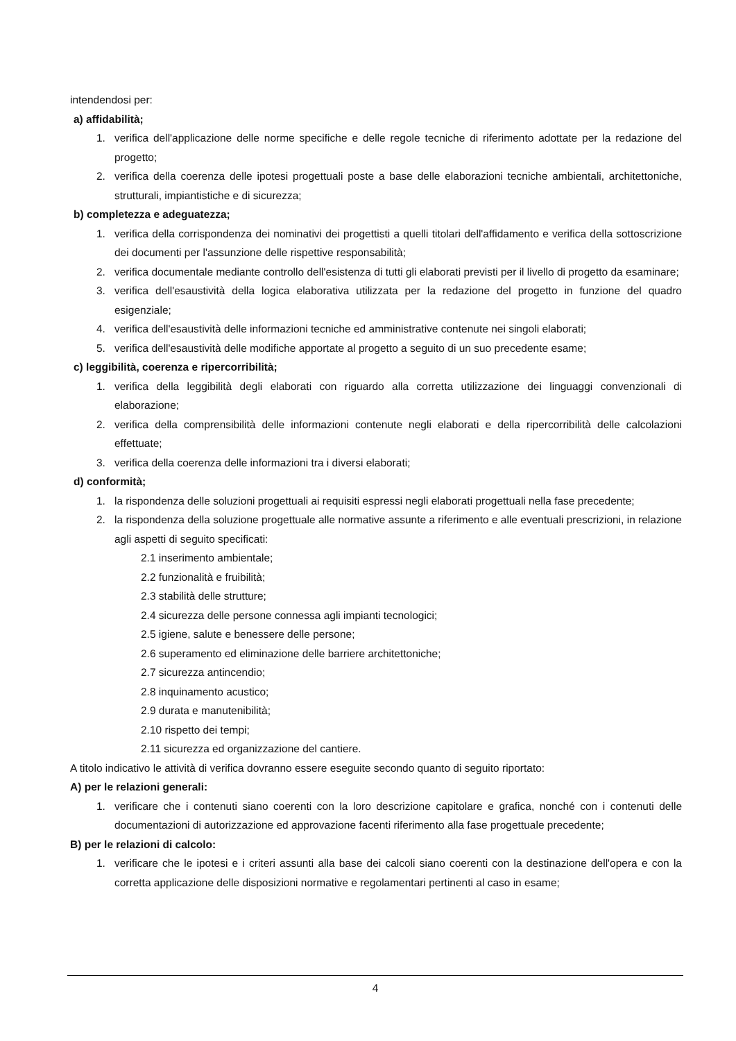intendendosi per:
a) affidabilità;
1. verifica dell'applicazione delle norme specifiche e delle regole tecniche di riferimento adottate per la redazione del progetto;
2. verifica della coerenza delle ipotesi progettuali poste a base delle elaborazioni tecniche ambientali, architettoniche, strutturali, impiantistiche e di sicurezza;
b) completezza e adeguatezza;
1. verifica della corrispondenza dei nominativi dei progettisti a quelli titolari dell'affidamento e verifica della sottoscrizione dei documenti per l'assunzione delle rispettive responsabilità;
2. verifica documentale mediante controllo dell'esistenza di tutti gli elaborati previsti per il livello di progetto da esaminare;
3. verifica dell'esaustività della logica elaborativa utilizzata per la redazione del progetto in funzione del quadro esigenziale;
4. verifica dell'esaustività delle informazioni tecniche ed amministrative contenute nei singoli elaborati;
5. verifica dell'esaustività delle modifiche apportate al progetto a seguito di un suo precedente esame;
c) leggibilità, coerenza e ripercorribilità;
1. verifica della leggibilità degli elaborati con riguardo alla corretta utilizzazione dei linguaggi convenzionali di elaborazione;
2. verifica della comprensibilità delle informazioni contenute negli elaborati e della ripercorribilità delle calcolazioni effettuate;
3. verifica della coerenza delle informazioni tra i diversi elaborati;
d) conformità;
1. la rispondenza delle soluzioni progettuali ai requisiti espressi negli elaborati progettuali nella fase precedente;
2. la rispondenza della soluzione progettuale alle normative assunte a riferimento e alle eventuali prescrizioni, in relazione agli aspetti di seguito specificati:
2.1 inserimento ambientale;
2.2 funzionalità e fruibilità;
2.3 stabilità delle strutture;
2.4 sicurezza delle persone connessa agli impianti tecnologici;
2.5 igiene, salute e benessere delle persone;
2.6 superamento ed eliminazione delle barriere architettoniche;
2.7 sicurezza antincendio;
2.8 inquinamento acustico;
2.9 durata e manutenibilità;
2.10 rispetto dei tempi;
2.11 sicurezza ed organizzazione del cantiere.
A titolo indicativo le attività di verifica dovranno essere eseguite secondo quanto di seguito riportato:
A) per le relazioni generali:
1. verificare che i contenuti siano coerenti con la loro descrizione capitolare e grafica, nonché con i contenuti delle documentazioni di autorizzazione ed approvazione facenti riferimento alla fase progettuale precedente;
B) per le relazioni di calcolo:
1. verificare che le ipotesi e i criteri assunti alla base dei calcoli siano coerenti con la destinazione dell'opera e con la corretta applicazione delle disposizioni normative e regolamentari pertinenti al caso in esame;
4